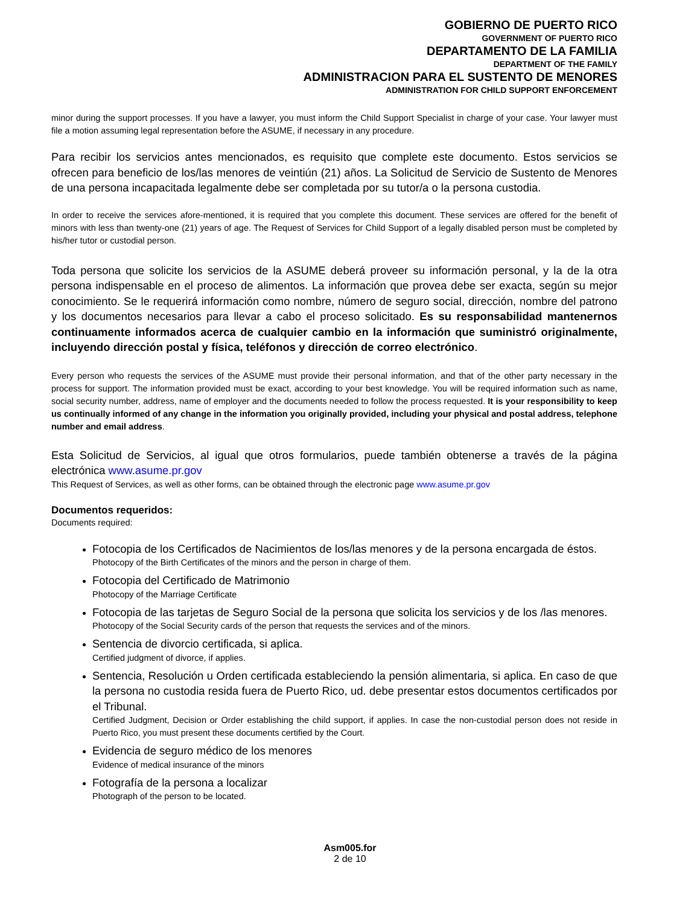GOBIERNO DE PUERTO RICO
GOVERNMENT OF PUERTO RICO
DEPARTAMENTO DE LA FAMILIA
DEPARTMENT OF THE FAMILY
ADMINISTRACION PARA EL SUSTENTO DE MENORES
ADMINISTRATION FOR CHILD SUPPORT ENFORCEMENT
minor during the support processes. If you have a lawyer, you must inform the Child Support Specialist in charge of your case. Your lawyer must file a motion assuming legal representation before the ASUME, if necessary in any procedure.
Para recibir los servicios antes mencionados, es requisito que complete este documento. Estos servicios se ofrecen para beneficio de los/las menores de veintiún (21) años. La Solicitud de Servicio de Sustento de Menores de una persona incapacitada legalmente debe ser completada por su tutor/a o la persona custodia.
In order to receive the services afore-mentioned, it is required that you complete this document. These services are offered for the benefit of minors with less than twenty-one (21) years of age. The Request of Services for Child Support of a legally disabled person must be completed by his/her tutor or custodial person.
Toda persona que solicite los servicios de la ASUME deberá proveer su información personal, y la de la otra persona indispensable en el proceso de alimentos. La información que provea debe ser exacta, según su mejor conocimiento. Se le requerirá información como nombre, número de seguro social, dirección, nombre del patrono y los documentos necesarios para llevar a cabo el proceso solicitado. Es su responsabilidad mantenernos continuamente informados acerca de cualquier cambio en la información que suministró originalmente, incluyendo dirección postal y física, teléfonos y dirección de correo electrónico.
Every person who requests the services of the ASUME must provide their personal information, and that of the other party necessary in the process for support. The information provided must be exact, according to your best knowledge. You will be required information such as name, social security number, address, name of employer and the documents needed to follow the process requested. It is your responsibility to keep us continually informed of any change in the information you originally provided, including your physical and postal address, telephone number and email address.
Esta Solicitud de Servicios, al igual que otros formularios, puede también obtenerse a través de la página electrónica www.asume.pr.gov
This Request of Services, as well as other forms, can be obtained through the electronic page www.asume.pr.gov
Documentos requeridos:
Documents required:
Fotocopia de los Certificados de Nacimientos de los/las menores y de la persona encargada de éstos.
Photocopy of the Birth Certificates of the minors and the person in charge of them.
Fotocopia del Certificado de Matrimonio
Photocopy of the Marriage Certificate
Fotocopia de las tarjetas de Seguro Social de la persona que solicita los servicios y de los /las menores.
Photocopy of the Social Security cards of the person that requests the services and of the minors.
Sentencia de divorcio certificada, si aplica.
Certified judgment of divorce, if applies.
Sentencia, Resolución u Orden certificada estableciendo la pensión alimentaria, si aplica. En caso de que la persona no custodia resida fuera de Puerto Rico, ud. debe presentar estos documentos certificados por el Tribunal.
Certified Judgment, Decision or Order establishing the child support, if applies. In case the non-custodial person does not reside in Puerto Rico, you must present these documents certified by the Court.
Evidencia de seguro médico de los menores
Evidence of medical insurance of the minors
Fotografía de la persona a localizar
Photograph of the person to be located.
Asm005.for
2 de 10